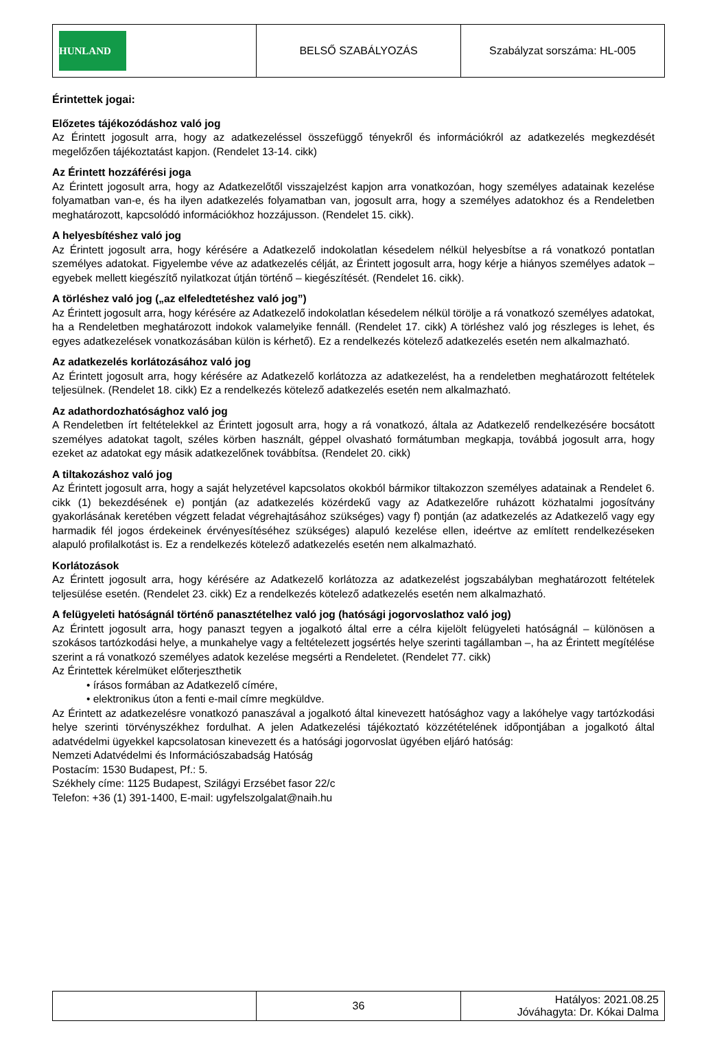| HUNLAND | BELSŐ SZABÁLYOZÁS | Szabályzat sorszáma: HL-005 |
Érintettek jogai:
Előzetes tájékozódáshoz való jog
Az Érintett jogosult arra, hogy az adatkezeléssel összefüggő tényekről és információkról az adatkezelés megkezdését megelőzően tájékoztatást kapjon. (Rendelet 13-14. cikk)
Az Érintett hozzáférési joga
Az Érintett jogosult arra, hogy az Adatkezelőtől visszajelzést kapjon arra vonatkozóan, hogy személyes adatainak kezelése folyamatban van-e, és ha ilyen adatkezelés folyamatban van, jogosult arra, hogy a személyes adatokhoz és a Rendeletben meghatározott, kapcsolódó információkhoz hozzájusson. (Rendelet 15. cikk).
A helyesbítéshez való jog
Az Érintett jogosult arra, hogy kérésére a Adatkezelő indokolatlan késedelem nélkül helyesbítse a rá vonatkozó pontatlan személyes adatokat. Figyelembe véve az adatkezelés célját, az Érintett jogosult arra, hogy kérje a hiányos személyes adatok – egyebek mellett kiegészítő nyilatkozat útján történő – kiegészítését. (Rendelet 16. cikk).
A törléshez való jog („az elfeledtetéshez való jog”)
Az Érintett jogosult arra, hogy kérésére az Adatkezelő indokolatlan késedelem nélkül törölje a rá vonatkozó személyes adatokat, ha a Rendeletben meghatározott indokok valamelyike fennáll. (Rendelet 17. cikk) A törléshez való jog részleges is lehet, és egyes adatkezelések vonatkozásában külön is kérhető). Ez a rendelkezés kötelező adatkezelés esetén nem alkalmazható.
Az adatkezelés korlátozásához való jog
Az Érintett jogosult arra, hogy kérésére az Adatkezelő korlátozza az adatkezelést, ha a rendeletben meghatározott feltételek teljesülnek. (Rendelet 18. cikk) Ez a rendelkezés kötelező adatkezelés esetén nem alkalmazható.
Az adathordozhatósághoz való jog
A Rendeletben írt feltételekkel az Érintett jogosult arra, hogy a rá vonatkozó, általa az Adatkezelő rendelkezésére bocsátott személyes adatokat tagolt, széles körben használt, géppel olvasható formátumban megkapja, továbbá jogosult arra, hogy ezeket az adatokat egy másik adatkezelőnek továbbítsa. (Rendelet 20. cikk)
A tiltakozáshoz való jog
Az Érintett jogosult arra, hogy a saját helyzetével kapcsolatos okokból bármikor tiltakozzon személyes adatainak a Rendelet 6. cikk (1) bekezdésének e) pontján (az adatkezelés közérdekű vagy az Adatkezelőre ruházott közhatalmi jogosítvány gyakorlásának keretében végzett feladat végrehajtásához szükséges) vagy f) pontján (az adatkezelés az Adatkezelő vagy egy harmadik fél jogos érdekeinek érvényesítéséhez szükséges) alapuló kezelése ellen, ideértve az említett rendelkezéseken alapuló profilalkotást is. Ez a rendelkezés kötelező adatkezelés esetén nem alkalmazható.
Korlátozások
Az Érintett jogosult arra, hogy kérésére az Adatkezelő korlátozza az adatkezelést jogszabályban meghatározott feltételek teljesülése esetén. (Rendelet 23. cikk) Ez a rendelkezés kötelező adatkezelés esetén nem alkalmazható.
A felügyeleti hatóságnál történő panasztételhez való jog (hatósági jogorvoslathoz való jog)
Az Érintett jogosult arra, hogy panaszt tegyen a jogalkotó által erre a célra kijelölt felügyeleti hatóságnál – különösen a szokásos tartózkodási helye, a munkahelye vagy a feltételezett jogsértés helye szerinti tagállamban –, ha az Érintett megítélése szerint a rá vonatkozó személyes adatok kezelése megsérti a Rendeletet. (Rendelet 77. cikk)
Az Érintettek kérelmüket előterjeszthetik
• írásos formában az Adatkezelő címére,
• elektronikus úton a fenti e-mail címre megküldve.
Az Érintett az adatkezelésre vonatkozó panaszával a jogalkotó által kinevezett hatósághoz vagy a lakóhelye vagy tartózkodási helye szerinti törvényszékhez fordulhat. A jelen Adatkezelési tájékoztató közzétételének időpontjában a jogalkotó által adatvédelmi ügyekkel kapcsolatosan kinevezett és a hatósági jogorvoslat ügyében eljáró hatóság:
Nemzeti Adatvédelmi és Információszabadság Hatóság
Postacím: 1530 Budapest, Pf.: 5.
Székhely címe: 1125 Budapest, Szilágyi Erzsébet fasor 22/c
Telefon: +36 (1) 391-1400, E-mail: ugyfelszolgalat@naih.hu
| | 36 | Hatályos: 2021.08.25 Jóváhagyta: Dr. Kókai Dalma |